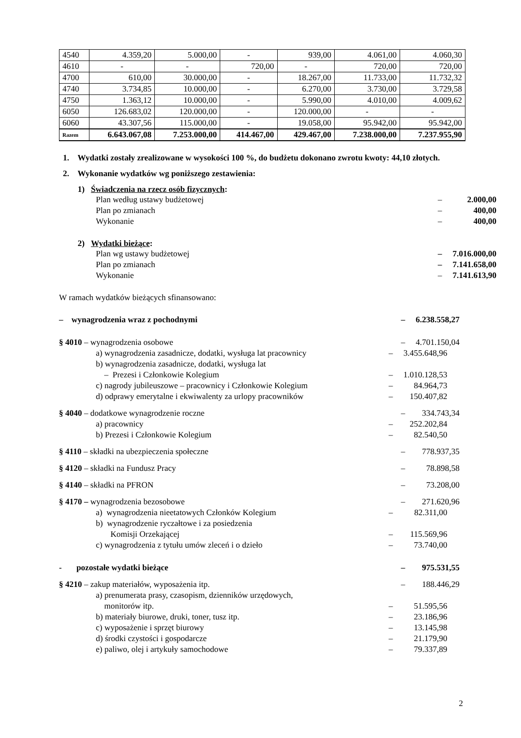| 4540 | 4.359,20 | 5.000,00 | - | 939,00 | 4.061,00 | 4.060,30 |
| 4610 | - | - | 720,00 | - | 720,00 | 720,00 |
| 4700 | 610,00 | 30.000,00 | - | 18.267,00 | 11.733,00 | 11.732,32 |
| 4740 | 3.734,85 | 10.000,00 | - | 6.270,00 | 3.730,00 | 3.729,58 |
| 4750 | 1.363,12 | 10.000,00 | - | 5.990,00 | 4.010,00 | 4.009,62 |
| 6050 | 126.683,02 | 120.000,00 | - | 120.000,00 | - | - |
| 6060 | 43.307,56 | 115.000,00 | - | 19.058,00 | 95.942,00 | 95.942,00 |
| Razem | 6.643.067,08 | 7.253.000,00 | 414.467,00 | 429.467,00 | 7.238.000,00 | 7.237.955,90 |
1. Wydatki zostały zrealizowane w wysokości 100 %, do budżetu dokonano zwrotu kwoty: 44,10 złotych.
2. Wykonanie wydatków wg poniższego zestawienia:
1) Świadczenia na rzecz osób fizycznych:
Plan według ustawy budżetowej – 2.000,00
Plan po zmianach – 400,00
Wykonanie – 400,00
2) Wydatki bieżące:
Plan wg ustawy budżetowej – 7.016.000,00
Plan po zmianach – 7.141.658,00
Wykonanie – 7.141.613,90
W ramach wydatków bieżących sfinansowano:
– wynagrodzenia wraz z pochodnymi – 6.238.558,27
§ 4010 – wynagrodzenia osobowe – 4.701.150,04
a) wynagrodzenia zasadnicze, dodatki, wysługa lat pracownicy – 3.455.648,96
b) wynagrodzenia zasadnicze, dodatki, wysługa lat
– Prezesi i Członkowie Kolegium
–
1.010.128,53
c) nagrody jubileuszowe – pracownicy i Członkowie Kolegium – 84.964,73
d) odprawy emerytalne i ekwiwalenty za urlopy pracowników – 150.407,82
§ 4040 – dodatkowe wynagrodzenie roczne – 334.743,34
a) pracownicy – 252.202,84
b) Prezesi i Członkowie Kolegium – 82.540,50
§ 4110 – składki na ubezpieczenia społeczne – 778.937,35
§ 4120 – składki na Fundusz Pracy – 78.898,58
§ 4140 – składki na PFRON – 73.208,00
§ 4170 – wynagrodzenia bezosobowe – 271.620,96
a) wynagrodzenia nieetatowych Członków Kolegium – 82.311,00
b) wynagrodzenie ryczałtowe i za posiedzenia
Komisji Orzekającej
–
115.569,96
c) wynagrodzenia z tytułu umów zleceń i o dzieło – 73.740,00
- pozostałe wydatki bieżące – 975.531,55
§ 4210 – zakup materiałów, wyposażenia itp. – 188.446,29
a) prenumerata prasy, czasopism, dzienników urzędowych,
monitorów itp.
–
51.595,56
b) materiały biurowe, druki, toner, tusz itp. – 23.186,96
c) wyposażenie i sprzęt biurowy – 13.145,98
d) środki czystości i gospodarcze – 21.179,90
e) paliwo, olej i artykuły samochodowe – 79.337,89
2